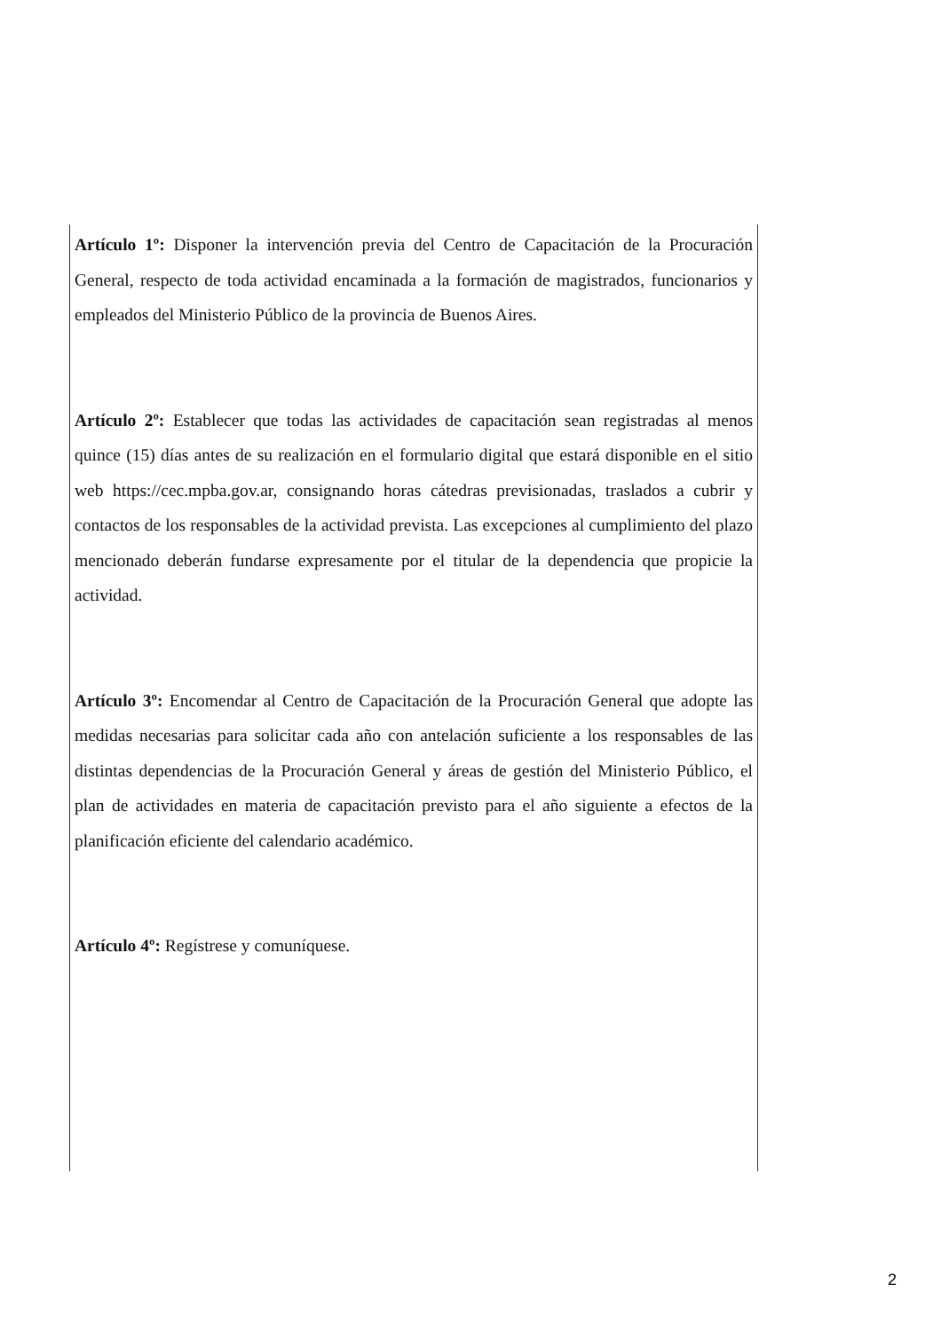Artículo 1º: Disponer la intervención previa del Centro de Capacitación de la Procuración General, respecto de toda actividad encaminada a la formación de magistrados, funcionarios y empleados del Ministerio Público de la provincia de Buenos Aires.
Artículo 2º: Establecer que todas las actividades de capacitación sean registradas al menos quince (15) días antes de su realización en el formulario digital que estará disponible en el sitio web https://cec.mpba.gov.ar, consignando horas cátedras previsionadas, traslados a cubrir y contactos de los responsables de la actividad prevista. Las excepciones al cumplimiento del plazo mencionado deberán fundarse expresamente por el titular de la dependencia que propicie la actividad.
Artículo 3º: Encomendar al Centro de Capacitación de la Procuración General que adopte las medidas necesarias para solicitar cada año con antelación suficiente a los responsables de las distintas dependencias de la Procuración General y áreas de gestión del Ministerio Público, el plan de actividades en materia de capacitación previsto para el año siguiente a efectos de la planificación eficiente del calendario académico.
Artículo 4º: Regístrese y comuníquese.
2